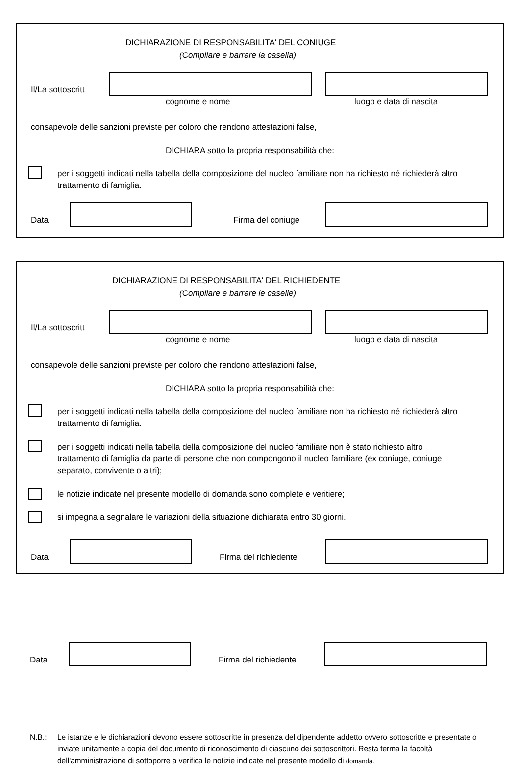DICHIARAZIONE DI RESPONSABILITA' DEL CONIUGE
(Compilare e barrare la casella)
Il/La sottoscritt
cognome e nome luogo e data di nascita
consapevole delle sanzioni previste per coloro che rendono attestazioni false,
DICHIARA sotto la propria responsabilità che:
per i soggetti indicati nella tabella della composizione del nucleo familiare non ha richiesto né richiederà altro trattamento di famiglia.
Data Firma del coniuge
DICHIARAZIONE DI RESPONSABILITA' DEL RICHIEDENTE
(Compilare e barrare le caselle)
Il/La sottoscritt
cognome e nome luogo e data di nascita
consapevole delle sanzioni previste per coloro che rendono attestazioni false,
DICHIARA sotto la propria responsabilità che:
per i soggetti indicati nella tabella della composizione del nucleo familiare non ha richiesto né richiederà altro trattamento di famiglia.
per i soggetti indicati nella tabella della composizione del nucleo familiare non è stato richiesto altro trattamento di famiglia da parte di persone che non compongono il nucleo familiare (ex coniuge, coniuge separato, convivente o altri);
le notizie indicate nel presente modello di domanda sono complete e veritiere;
si impegna a segnalare le variazioni della situazione dichiarata entro 30 giorni.
Data Firma del richiedente
Data Firma del richiedente
N.B.: Le istanze e le dichiarazioni devono essere sottoscritte in presenza del dipendente addetto ovvero sottoscritte e presentate o inviate unitamente a copia del documento di riconoscimento di ciascuno dei sottoscrittori. Resta ferma la facoltà dell'amministrazione di sottoporre a verifica le notizie indicate nel presente modello di domanda.